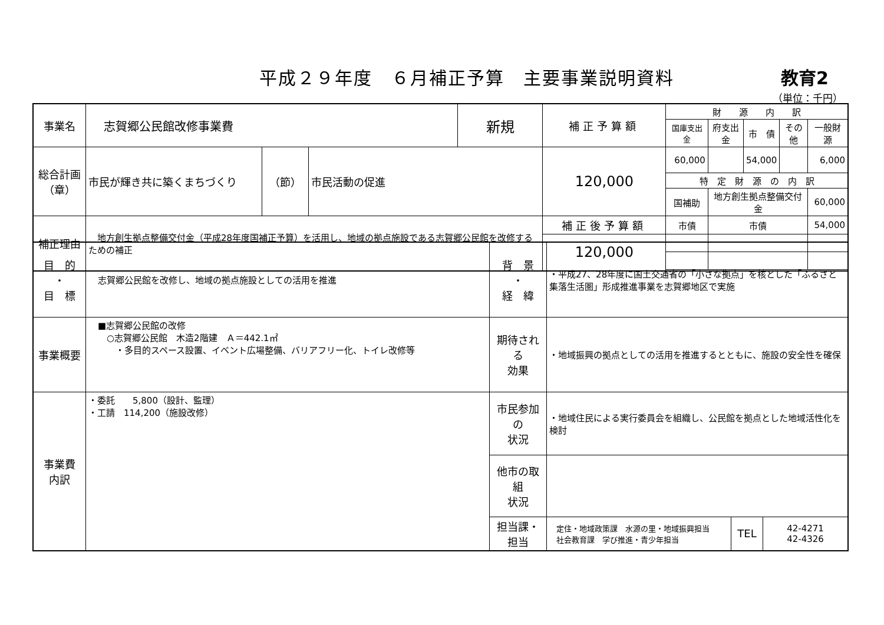平成２９年度　６月補正予算　主要事業説明資料 教育2
（単位：千円）
| 事業名 | 志賀郷公民館改修事業費 | | | 新規 | 補正予算額 | 財 源 内 訳 | | | | |
| | | | | | | 国庫支出金 | 府支出金 | 市 債 | その他 | 一般財源 |
| 総合計画 （章） | 市民が輝き共に築くまちづくり | （節） | 市民活動の促進 | | 120,000 | 60,000 | | 54,000 | | 6,000 |
| | | | | | | 特 定 財 源 の 内 訳 | | | | |
| | | | | | | 国補助 | 地方創生拠点整備交付金 | | | 60,000 |
| 補正理由 | 地方創生拠点整備交付金（平成28年度国補正予算）を活用し、地域の拠点施設である志賀郷公民館を改修するための補正 | | | | 補正後予算額 | 市債 | 市債 | | | 54,000 |
| | | | | | 120,000 | | | | | |
| 目 的 ・ 目 標 | 志賀郷公民館を改修し、地域の拠点施設としての活用を推進 | 背 景 ・ 経 緯 | ・平成27、28年度に国土交通省の「小さな拠点」を核とした「ふるさと集落生活圏」形成推進事業を志賀郷地区で実施 | | |
| 事業概要 | ■志賀郷公民館の改修 ○志賀郷公民館 木造2階建 Ａ＝442.1㎡ ・多目的スペース設置、イベント広場整備、バリアフリー化、トイレ改修等 | 期待される 効果 | ・地域振興の拠点としての活用を推進するとともに、施設の安全性を確保 | | |
| 事業費 内訳 | ・委託 5,800（設計、監理） ・工請 114,200（施設改修） | 市民参加の 状況 | ・地域住民による実行委員会を組織し、公民館を拠点とした地域活性化を検討 | | |
| | | 他市の取組 状況 | | | |
| | | 担当課・ 担当 | 定住・地域政策課 水源の里・地域振興担当 社会教育課 学び推進・青少年担当 | TEL | 42-4271 42-4326 |